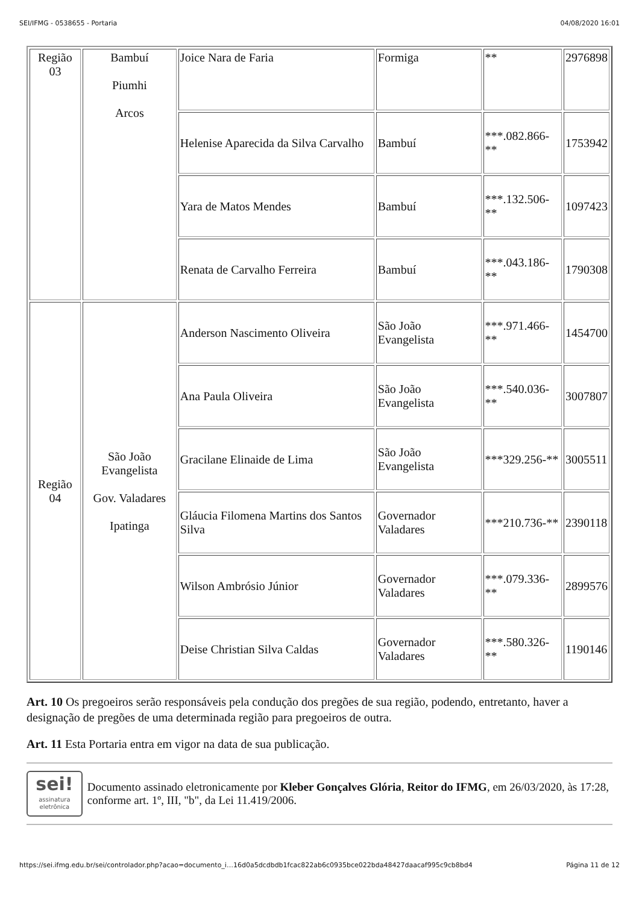SEI/IFMG - 0538655 - Portaria 04/08/2020 16:01
| Região 03 | Bambuí Piumhi Arcos | Joice Nara de Faria | Formiga | ** | 2976898 |
| | | Helenise Aparecida da Silva Carvalho | Bambuí | ***.082.866-** | 1753942 |
| | | Yara de Matos Mendes | Bambuí | ***.132.506-** | 1097423 |
| | | Renata de Carvalho Ferreira | Bambuí | ***.043.186-** | 1790308 |
| Região 04 | São João Evangelista Gov. Valadares Ipatinga | Anderson Nascimento Oliveira | São João Evangelista | ***.971.466-** | 1454700 |
| | | Ana Paula Oliveira | São João Evangelista | ***.540.036-** | 3007807 |
| | | Gracilane Elinaide de Lima | São João Evangelista | ***329.256-** | 3005511 |
| | | Gláucia Filomena Martins dos Santos Silva | Governador Valadares | ***210.736-** | 2390118 |
| | | Wilson Ambrósio Júnior | Governador Valadares | ***.079.336-** | 2899576 |
| | | Deise Christian Silva Caldas | Governador Valadares | ***.580.326-** | 1190146 |
Art. 10 Os pregoeiros serão responsáveis pela condução dos pregões de sua região, podendo, entretanto, haver a designação de pregões de uma determinada região para pregoeiros de outra.
Art. 11 Esta Portaria entra em vigor na data de sua publicação.
sei!
assinatura eletrônica
Documento assinado eletronicamente por Kleber Gonçalves Glória, Reitor do IFMG, em 26/03/2020, às 17:28, conforme art. 1º, III, "b", da Lei 11.419/2006.
https://sei.ifmg.edu.br/sei/controlador.php?acao=documento_i…16d0a5dcdbdb1fcac822ab6c0935bce022bda48427daacaf995c9cb8bd4 Página 11 de 12